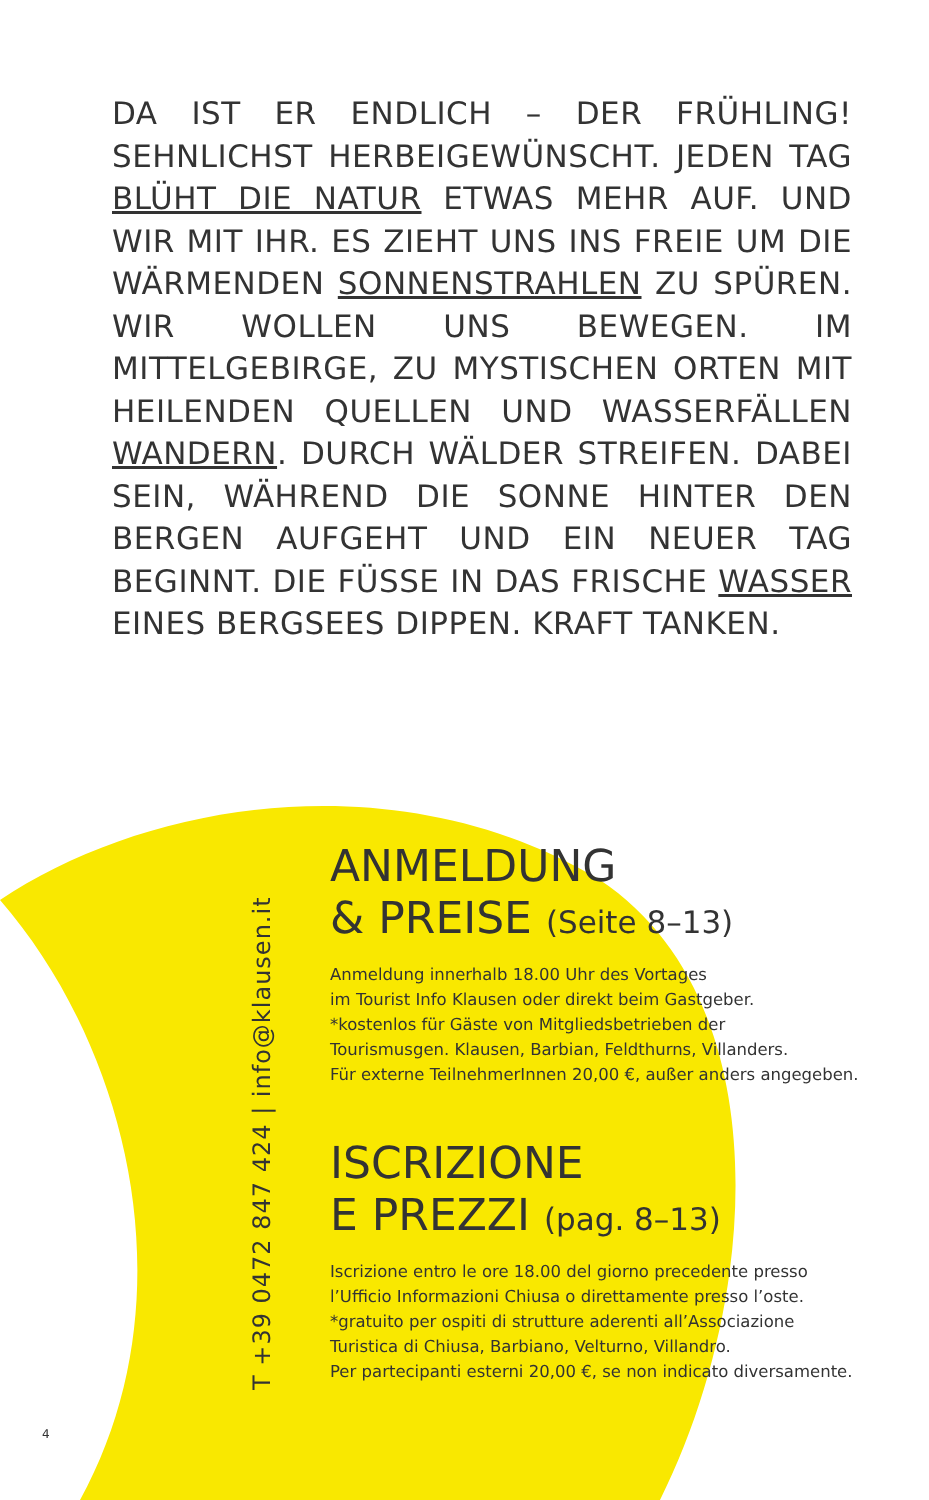DA IST ER ENDLICH – DER FRÜHLING! SEHNLICHST HERBEIGEWÜNSCHT. JEDEN TAG BLÜHT DIE NATUR ETWAS MEHR AUF. UND WIR MIT IHR. ES ZIEHT UNS INS FREIE UM DIE WÄRMENDEN SONNENSTRAHLEN ZU SPÜREN. WIR WOLLEN UNS BEWEGEN. IM MITTELGEBIRGE, ZU MYSTISCHEN ORTEN MIT HEILENDEN QUELLEN UND WASSERFÄLLEN WANDERN. DURCH WÄLDER STREIFEN. DABEI SEIN, WÄHREND DIE SONNE HINTER DEN BERGEN AUFGEHT UND EIN NEUER TAG BEGINNT. DIE FÜSSE IN DAS FRISCHE WASSER EINES BERGSEES DIPPEN. KRAFT TANKEN.
T +39 0472 847 424 | info@klausen.it
ANMELDUNG
& PREISE (Seite 8–13)
Anmeldung innerhalb 18.00 Uhr des Vortages
im Tourist Info Klausen oder direkt beim Gastgeber.
*kostenlos für Gäste von Mitgliedsbetrieben der
Tourismusgen. Klausen, Barbian, Feldthurns, Villanders.
Für externe TeilnehmerInnen 20,00 €, außer anders angegeben.
ISCRIZIONE
E PREZZI (pag. 8–13)
Iscrizione entro le ore 18.00 del giorno precedente presso
l’Ufficio Informazioni Chiusa o direttamente presso l’oste.
*gratuito per ospiti di strutture aderenti all’Associazione
Turistica di Chiusa, Barbiano, Velturno, Villandro.
Per partecipanti esterni 20,00 €, se non indicato diversamente.
4